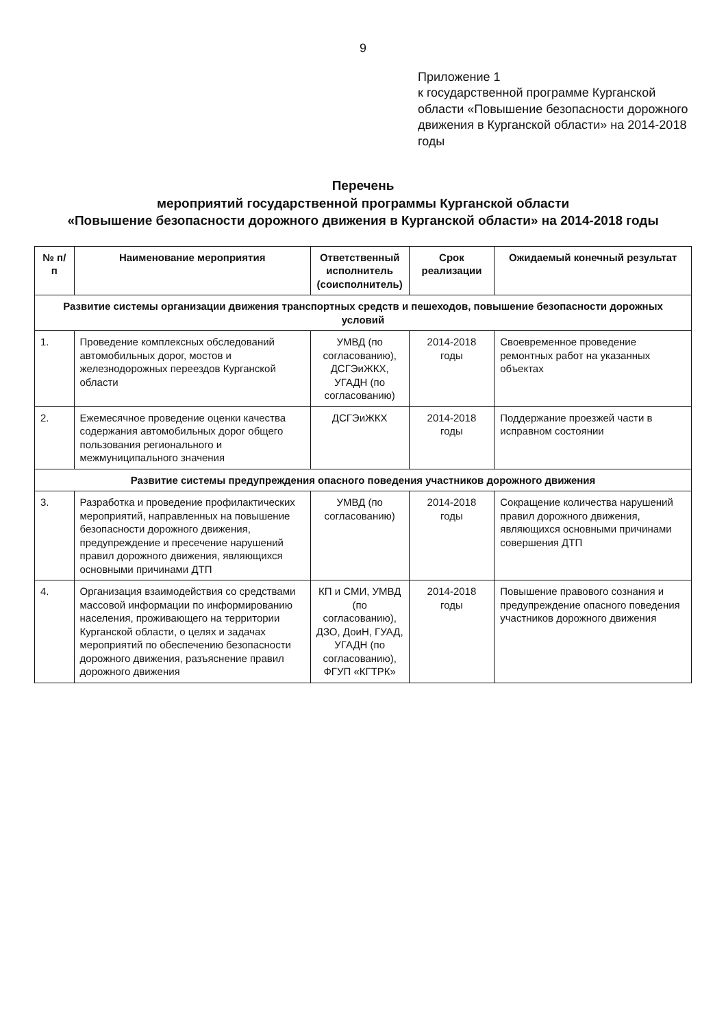9
Приложение 1
к государственной программе Курганской области «Повышение безопасности дорожного движения в Курганской области» на 2014-2018 годы
Перечень
мероприятий государственной программы Курганской области
«Повышение безопасности дорожного движения в Курганской области» на 2014-2018 годы
| № п/п | Наименование мероприятия | Ответственный исполнитель (соисполнитель) | Срок реализации | Ожидаемый конечный результат |
| --- | --- | --- | --- | --- |
| Развитие системы организации движения транспортных средств и пешеходов, повышение безопасности дорожных условий | | | | |
| 1. | Проведение комплексных обследований автомобильных дорог, мостов и железнодорожных переездов Курганской области | УМВД (по согласованию), ДСГЭиЖКХ, УГАДН (по согласованию) | 2014-2018 годы | Своевременное проведение ремонтных работ на указанных объектах |
| 2. | Ежемесячное проведение оценки качества содержания автомобильных дорог общего пользования регионального и межмуниципального значения | ДСГЭиЖКХ | 2014-2018 годы | Поддержание проезжей части в исправном состоянии |
| Развитие системы предупреждения опасного поведения участников дорожного движения | | | | |
| 3. | Разработка и проведение профилактических мероприятий, направленных на повышение безопасности дорожного движения, предупреждение и пресечение нарушений правил дорожного движения, являющихся основными причинами ДТП | УМВД (по согласованию) | 2014-2018 годы | Сокращение количества нарушений правил дорожного движения, являющихся основными причинами совершения ДТП |
| 4. | Организация взаимодействия со средствами массовой информации по информированию населения, проживающего на территории Курганской области, о целях и задачах мероприятий по обеспечению безопасности дорожного движения, разъяснение правил дорожного движения | КП и СМИ, УМВД (по согласованию), ДЗО, ДоиН, ГУАД, УГАДН (по согласованию), ФГУП «КГТРК» | 2014-2018 годы | Повышение правового сознания и предупреждение опасного поведения участников дорожного движения |